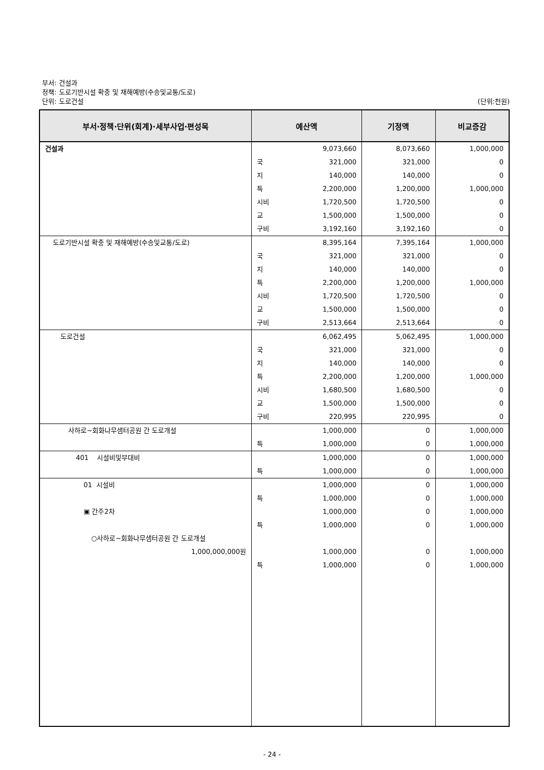부서: 건설과
정책: 도로기반시설 확충 및 재해예방(수송및교통/도로)
단위: 도로건설 (단위:천원)
| 부서·정책·단위(회계)·세부사업·편성목 | 예산액 | | 기정액 | 비교증감 |
| --- | --- | --- | --- | --- |
| 건설과 | | 9,073,660 | 8,073,660 | 1,000,000 |
| | 국 | 321,000 | 321,000 | 0 |
| | 지 | 140,000 | 140,000 | 0 |
| | 특 | 2,200,000 | 1,200,000 | 1,000,000 |
| | 시비 | 1,720,500 | 1,720,500 | 0 |
| | 교 | 1,500,000 | 1,500,000 | 0 |
| | 구비 | 3,192,160 | 3,192,160 | 0 |
| 도로기반시설 확충 및 재해예방(수송및교통/도로) | | 8,395,164 | 7,395,164 | 1,000,000 |
| | 국 | 321,000 | 321,000 | 0 |
| | 지 | 140,000 | 140,000 | 0 |
| | 특 | 2,200,000 | 1,200,000 | 1,000,000 |
| | 시비 | 1,720,500 | 1,720,500 | 0 |
| | 교 | 1,500,000 | 1,500,000 | 0 |
| | 구비 | 2,513,664 | 2,513,664 | 0 |
| 도로건설 | | 6,062,495 | 5,062,495 | 1,000,000 |
| | 국 | 321,000 | 321,000 | 0 |
| | 지 | 140,000 | 140,000 | 0 |
| | 특 | 2,200,000 | 1,200,000 | 1,000,000 |
| | 시비 | 1,680,500 | 1,680,500 | 0 |
| | 교 | 1,500,000 | 1,500,000 | 0 |
| | 구비 | 220,995 | 220,995 | 0 |
| 사하로~회화나무샘터공원 간 도로개설 | | 1,000,000 | 0 | 1,000,000 |
| | 특 | 1,000,000 | 0 | 1,000,000 |
| 401 시설비및부대비 | | 1,000,000 | 0 | 1,000,000 |
| | 특 | 1,000,000 | 0 | 1,000,000 |
| 01 시설비 | | 1,000,000 | 0 | 1,000,000 |
| | 특 | 1,000,000 | 0 | 1,000,000 |
| ▣ 간주2차 | | 1,000,000 | 0 | 1,000,000 |
| | 특 | 1,000,000 | 0 | 1,000,000 |
| ○사하로~회화나무샘터공원 간 도로개설 1,000,000,000원 | | 1,000,000 | 0 | 1,000,000 |
| | 특 | 1,000,000 | 0 | 1,000,000 |
- 24 -